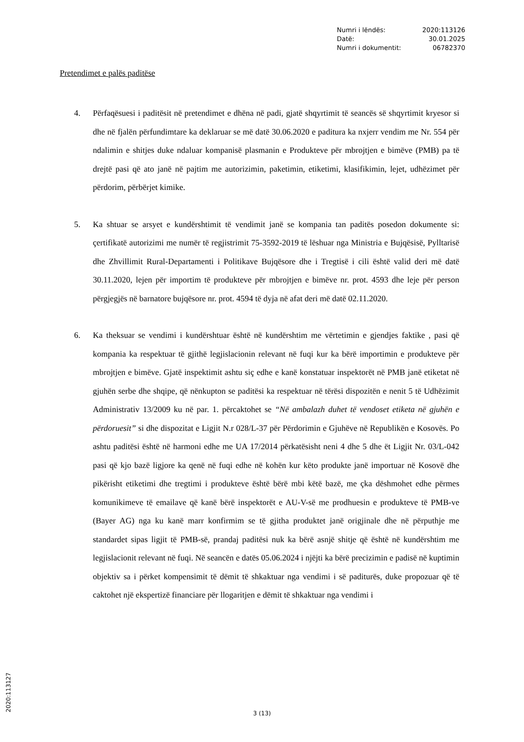| Numri i lëndës: | 2020:113126 |
| Datë: | 30.01.2025 |
| Numri i dokumentit: | 06782370 |
Pretendimet e palës paditëse
4. Përfaqësuesi i paditësit në pretendimet e dhëna në padi, gjatë shqyrtimit të seancës së shqyrtimit kryesor si dhe në fjalën përfundimtare ka deklaruar se më datë 30.06.2020 e paditura ka nxjerr vendim me Nr. 554 për ndalimin e shitjes duke ndaluar kompanisë plasmanin e Produkteve për mbrojtjen e bimëve (PMB) pa të drejtë pasi që ato janë në pajtim me autorizimin, paketimin, etiketimi, klasifikimin, lejet, udhëzimet për përdorim, përbërjet kimike.
5. Ka shtuar se arsyet e kundërshtimit të vendimit janë se kompania tan paditës posedon dokumente si: çertifikatë autorizimi me numër të regjistrimit 75-3592-2019 të lëshuar nga Ministria e Bujqësisë, Pylltarisë dhe Zhvillimit Rural-Departamenti i Politikave Bujqësore dhe i Tregtisë i cili është valid deri më datë 30.11.2020, lejen për importim të produkteve për mbrojtjen e bimëve nr. prot. 4593 dhe leje për person përgjegjës në barnatore bujqësore nr. prot. 4594 të dyja në afat deri më datë 02.11.2020.
6. Ka theksuar se vendimi i kundërshtuar është në kundërshtim me vërtetimin e gjendjes faktike , pasi që kompania ka respektuar të gjithë legjislacionin relevant në fuqi kur ka bërë importimin e produkteve për mbrojtjen e bimëve. Gjatë inspektimit ashtu siç edhe e kanë konstatuar inspektorët në PMB janë etiketat në gjuhën serbe dhe shqipe, që nënkupton se paditësi ka respektuar në tërësi dispozitën e nenit 5 të Udhëzimit Administrativ 13/2009 ku në par. 1. përcaktohet se “Në ambalazh duhet të vendoset etiketa në gjuhën e përdoruesit” si dhe dispozitat e Ligjit N.r 028/L-37 për Përdorimin e Gjuhëve në Republikën e Kosovës. Po ashtu paditësi është në harmoni edhe me UA 17/2014 përkatësisht neni 4 dhe 5 dhe ët Ligjit Nr. 03/L-042 pasi që kjo bazë ligjore ka qenë në fuqi edhe në kohën kur këto produkte janë importuar në Kosovë dhe pikërisht etiketimi dhe tregtimi i produkteve është bërë mbi këtë bazë, me çka dëshmohet edhe përmes komunikimeve të emailave që kanë bërë inspektorët e AU-V-së me prodhuesin e produkteve të PMB-ve (Bayer AG) nga ku kanë marr konfirmim se të gjitha produktet janë origjinale dhe në përputhje me standardet sipas ligjit të PMB-së, prandaj paditësi nuk ka bërë asnjë shitje që është në kundërshtim me legjislacionit relevant në fuqi. Në seancën e datës 05.06.2024 i njëjti ka bërë precizimin e padisë në kuptimin objektiv sa i përket kompensimit të dëmit të shkaktuar nga vendimi i së paditurës, duke propozuar që të caktohet një ekspertizë financiare për llogaritjen e dëmit të shkaktuar nga vendimi i
3 (13) 2020:113127